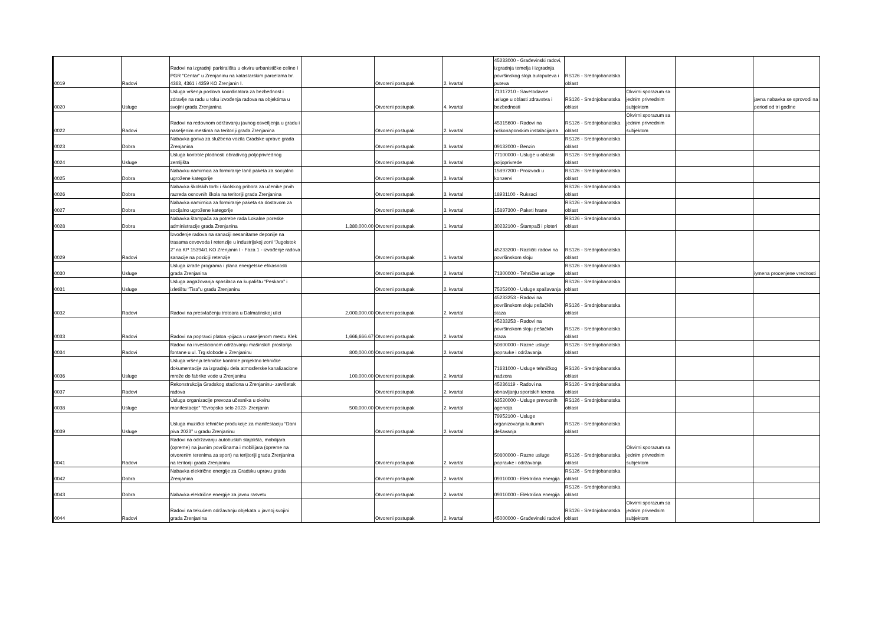| 0019 | Radovi | Radovi na izgradnji parkirališta u okviru urbanističke celine I PGR “Centar” u Zrenjaninu na katastarskim parcelama br. 4363, 4361 i 4359 KO Zrenjanin I. | | Otvoreni postupak | 2. kvartal | 45233000 - Građevinski radovi, izgradnja temelja i izgradnja površinskog sloja autoputeva i puteva | RS126 - Srednjobanatska oblast | | | |
| 0020 | Usluge | Usluga vršenja poslova koordinatora za bezbednost i zdravlje na radu u toku izvođenja radova na objektima u svojini grada Zrenjanina | | Otvoreni postupak | 4. kvartal | 71317210 - Savetodavne usluge u oblasti zdravstva i bezbednosti | RS126 - Srednjobanatska oblast | Okvirni sporazum sa jednim privrednim subjektom | | javna nabavka se sprovodi na period od tri godine |
| 0022 | Radovi | Radovi na redovnom održavanju javnog osvetljenja u gradu i naseljenim mestima na teritoriji grada Zrenjanina | | Otvoreni postupak | 2. kvartal | 45315600 - Radovi na niskonaponskim instalacijama | RS126 - Srednjobanatska oblast | Okvirni sporazum sa jednim privrednim subjektom | | |
| 0023 | Dobra | Nabavka goriva za službena vozila Gradske uprave grada Zrenjanina | | Otvoreni postupak | 3. kvartal | 09132000 - Benzin | RS126 - Srednjobanatska oblast | | | |
| 0024 | Usluge | Usluga kontrole plodnosti obradivog poljoprivrednog zemljišta | | Otvoreni postupak | 3. kvartal | 77100000 - Usluge u oblasti poljoprivrede | RS126 - Srednjobanatska oblast | | | |
| 0025 | Dobra | Nabavku namirnica za formiranje lanč paketa za socijalno ugrožene kategorije | | Otvoreni postupak | 3. kvartal | 15897200 - Proizvodi u konzervi | RS126 - Srednjobanatska oblast | | | |
| 0026 | Dobra | Nabavka školskih torbi i školskog pribora za učenike prvih razreda osnovnih škola na teritoriji grada Zrenjanina | | Otvoreni postupak | 3. kvartal | 18931100 - Ruksaci | RS126 - Srednjobanatska oblast | | | |
| 0027 | Dobra | Nabavka namirnica za formiranje paketa sa dostavom za socijalno ugrožene kategorije | | Otvoreni postupak | 3. kvartal | 15897300 - Paketi hrane | RS126 - Srednjobanatska oblast | | | |
| 0028 | Dobra | Nabavka štampača za potrebe rada Lokalne poreske administracije grada Zrenjanina | 1,380,000.00 | Otvoreni postupak | 1. kvartal | 30232100 - Štampači i ploteri | RS126 - Srednjobanatska oblast | | | |
| 0029 | Radovi | Izvođenje radova na sanaciji nesanitarne deponije na trasama cevovoda i retenzije u industrijskoj zoni “Jugoistok 2” na KP 15394/1 KO Zrenjanin I - Faza 1 - izvođenje radova sanacije na poziciji retenzije | | Otvoreni postupak | 1. kvartal | 45233200 - Različiti radovi na površinskom sloju | RS126 - Srednjobanatska oblast | | | |
| 0030 | Usluge | Usluga izrade programa i plana energetske efikasnosti grada Zrenjanina | | Otvoreni postupak | 2. kvartal | 71300000 - Tehničke usluge | RS126 - Srednjobanatska oblast | | | iymena procenjene vrednosti |
| 0031 | Usluge | Usluga angažovanja spasilaca na kupalištu “Peskara” i izletištu “Tisa”u gradu Zrenjaninu | | Otvoreni postupak | 2. kvartal | 75252000 - Usluge spašavanja | RS126 - Srednjobanatska oblast | | | |
| 0032 | Radovi | Radovi na presvlačenju trotoara u Dalmatinskoj ulici | 2,000,000.00 | Otvoreni postupak | 2. kvartal | 45233253 - Radovi na površinskom sloju pešačkih staza | RS126 - Srednjobanatska oblast | | | |
| 0033 | Radovi | Radovi na popravci platoa -pijaca u naseljenom mestu Klek | 1,666,666.67 | Otvoreni postupak | 2. kvartal | 45233253 - Radovi na površinskom sloju pešačkih staza | RS126 - Srednjobanatska oblast | | | |
| 0034 | Radovi | Radovi na investicionom održavanju mašinskih prostorija fontane u ul. Trg slobode u Zrenjaninu | 800,000.00 | Otvoreni postupak | 2. kvartal | 50800000 - Razne usluge popravke i održavanja | RS126 - Srednjobanatska oblast | | | |
| 0036 | Usluge | Usluga vršenja tehničke kontrole projektno tehničke dokumentacije za izgradnju dela atmosferske kanalizacione mreže do fabrike vode u Zrenjaninu | 100,000.00 | Otvoreni postupak | 2. kvartal | 71631000 - Usluge tehničkog nadzora | RS126 - Srednjobanatska oblast | | | |
| 0037 | Radovi | Rekonstrukcija Gradskog stadiona u Zrenjaninu- završetak radova | | Otvoreni postupak | 2. kvartal | 45236119 - Radovi na obnavljanju sportskih terena | RS126 - Srednjobanatska oblast | | | |
| 0038 | Usluge | Usluga organizacije prevoza učesnika u okviru manifestacije" “Evropsko selo 2023- Zrenjanin | 500,000.00 | Otvoreni postupak | 2. kvartal | 63520000 - Usluge prevoznih agencija | RS126 - Srednjobanatska oblast | | | |
| 0039 | Usluge | Usluga muzičko tehničke produkcije za manifestaciju “Dani piva 2023” u gradu Zrenjaninu | | Otvoreni postupak | 2. kvartal | 79952100 - Usluge organizovanja kulturnih dešavanja | RS126 - Srednjobanatska oblast | | | |
| 0041 | Radovi | Radovi na održavanju autobuskih stajališta, mobilijara (opreme) na javnim površinama i mobilijara (opreme na otvorenim terenima za sport) na terijtoriji grada Zrenjanina na teritoriji grada Zrenjaninu | | Otvoreni postupak | 2. kvartal | 50800000 - Razne usluge popravke i održavanja | RS126 - Srednjobanatska oblast | Okvirni sporazum sa jednim privrednim subjektom | | |
| 0042 | Dobra | Nabavka električne energije za Gradsku upravu grada Zrenjanina | | Otvoreni postupak | 2. kvartal | 09310000 - Električna energija | RS126 - Srednjobanatska oblast | | | |
| 0043 | Dobra | Nabavka električne energije za javnu rasvetu | | Otvoreni postupak | 2. kvartal | 09310000 - Električna energija | RS126 - Srednjobanatska oblast | | | |
| 0044 | Radovi | Radovi na tekućem održavanju objekata u javnoj svojini grada Zrenjanina | | Otvoreni postupak | 2. kvartal | 45000000 - Građevinski radovi | RS126 - Srednjobanatska oblast | Okvirni sporazum sa jednim privrednim subjektom | | |